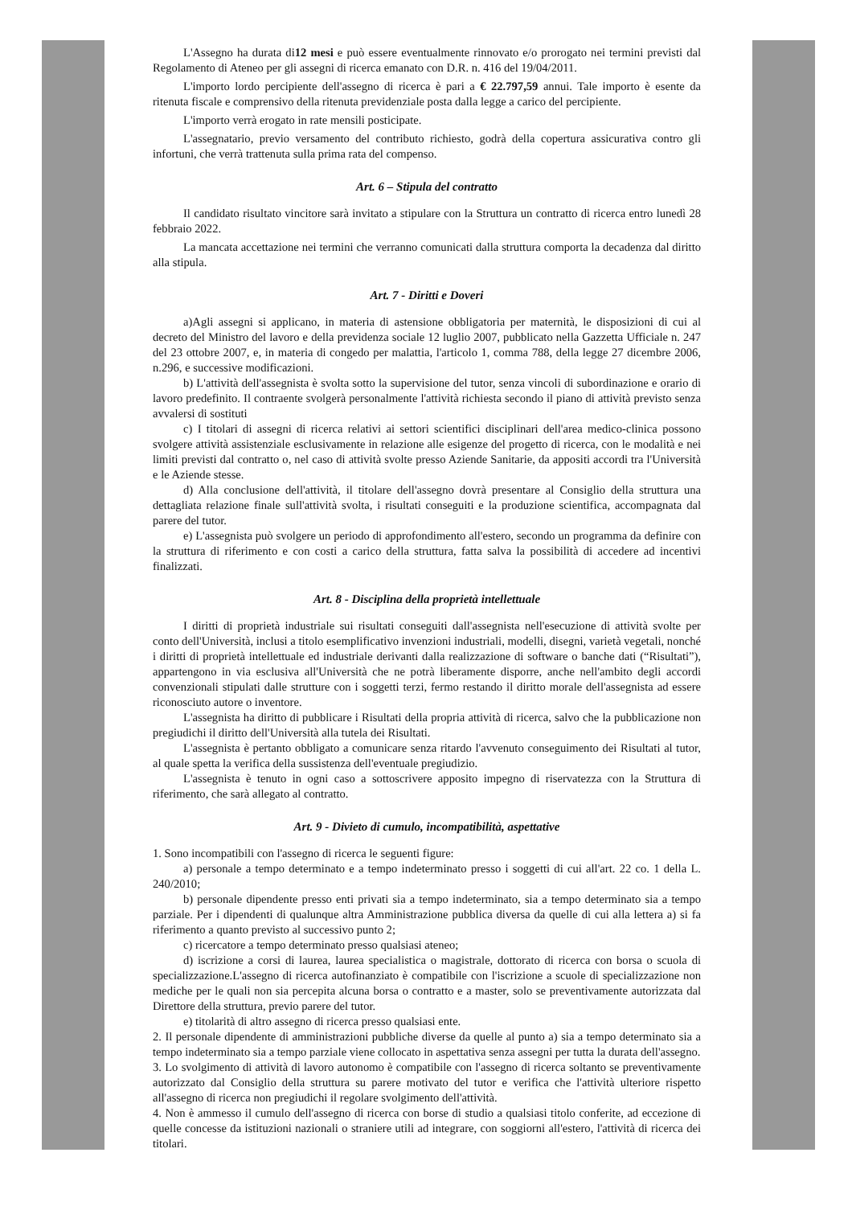L'Assegno ha durata di12 mesi e può essere eventualmente rinnovato e/o prorogato nei termini previsti dal Regolamento di Ateneo per gli assegni di ricerca emanato con D.R. n. 416 del 19/04/2011.
L'importo lordo percipiente dell'assegno di ricerca è pari a € 22.797,59 annui. Tale importo è esente da ritenuta fiscale e comprensivo della ritenuta previdenziale posta dalla legge a carico del percipiente.
L'importo verrà erogato in rate mensili posticipate.
L'assegnatario, previo versamento del contributo richiesto, godrà della copertura assicurativa contro gli infortuni, che verrà trattenuta sulla prima rata del compenso.
Art. 6 – Stipula del contratto
Il candidato risultato vincitore sarà invitato a stipulare con la Struttura un contratto di ricerca entro lunedì 28 febbraio 2022.
La mancata accettazione nei termini che verranno comunicati dalla struttura comporta la decadenza dal diritto alla stipula.
Art. 7 - Diritti e Doveri
a)Agli assegni si applicano, in materia di astensione obbligatoria per maternità, le disposizioni di cui al decreto del Ministro del lavoro e della previdenza sociale 12 luglio 2007, pubblicato nella Gazzetta Ufficiale n. 247 del 23 ottobre 2007, e, in materia di congedo per malattia, l'articolo 1, comma 788, della legge 27 dicembre 2006, n.296, e successive modificazioni.
b) L'attività dell'assegnista è svolta sotto la supervisione del tutor, senza vincoli di subordinazione e orario di lavoro predefinito. Il contraente svolgerà personalmente l'attività richiesta secondo il piano di attività previsto senza avvalersi di sostituti
c) I titolari di assegni di ricerca relativi ai settori scientifici disciplinari dell'area medico-clinica possono svolgere attività assistenziale esclusivamente in relazione alle esigenze del progetto di ricerca, con le modalità e nei limiti previsti dal contratto o, nel caso di attività svolte presso Aziende Sanitarie, da appositi accordi tra l'Università e le Aziende stesse.
d) Alla conclusione dell'attività, il titolare dell'assegno dovrà presentare al Consiglio della struttura una dettagliata relazione finale sull'attività svolta, i risultati conseguiti e la produzione scientifica, accompagnata dal parere del tutor.
e) L'assegnista può svolgere un periodo di approfondimento all'estero, secondo un programma da definire con la struttura di riferimento e con costi a carico della struttura, fatta salva la possibilità di accedere ad incentivi finalizzati.
Art. 8 - Disciplina della proprietà intellettuale
I diritti di proprietà industriale sui risultati conseguiti dall'assegnista nell'esecuzione di attività svolte per conto dell'Università, inclusi a titolo esemplificativo invenzioni industriali, modelli, disegni, varietà vegetali, nonché i diritti di proprietà intellettuale ed industriale derivanti dalla realizzazione di software o banche dati (“Risultati”), appartengono in via esclusiva all'Università che ne potrà liberamente disporre, anche nell'ambito degli accordi convenzionali stipulati dalle strutture con i soggetti terzi, fermo restando il diritto morale dell'assegnista ad essere riconosciuto autore o inventore.
L'assegnista ha diritto di pubblicare i Risultati della propria attività di ricerca, salvo che la pubblicazione non pregiudichi il diritto dell'Università alla tutela dei Risultati.
L'assegnista è pertanto obbligato a comunicare senza ritardo l'avvenuto conseguimento dei Risultati al tutor, al quale spetta la verifica della sussistenza dell'eventuale pregiudizio.
L'assegnista è tenuto in ogni caso a sottoscrivere apposito impegno di riservatezza con la Struttura di riferimento, che sarà allegato al contratto.
Art. 9 - Divieto di cumulo, incompatibilità, aspettative
1. Sono incompatibili con l'assegno di ricerca le seguenti figure:
a) personale a tempo determinato e a tempo indeterminato presso i soggetti di cui all'art. 22 co. 1 della L. 240/2010;
b) personale dipendente presso enti privati sia a tempo indeterminato, sia a tempo determinato sia a tempo parziale. Per i dipendenti di qualunque altra Amministrazione pubblica diversa da quelle di cui alla lettera a) si fa riferimento a quanto previsto al successivo punto 2;
c) ricercatore a tempo determinato presso qualsiasi ateneo;
d) iscrizione a corsi di laurea, laurea specialistica o magistrale, dottorato di ricerca con borsa o scuola di specializzazione.L'assegno di ricerca autofinanziato è compatibile con l'iscrizione a scuole di specializzazione non mediche per le quali non sia percepita alcuna borsa o contratto e a master, solo se preventivamente autorizzata dal Direttore della struttura, previo parere del tutor.
e) titolarità di altro assegno di ricerca presso qualsiasi ente.
2. Il personale dipendente di amministrazioni pubbliche diverse da quelle al punto a) sia a tempo determinato sia a tempo indeterminato sia a tempo parziale viene collocato in aspettativa senza assegni per tutta la durata dell'assegno.
3. Lo svolgimento di attività di lavoro autonomo è compatibile con l'assegno di ricerca soltanto se preventivamente autorizzato dal Consiglio della struttura su parere motivato del tutor e verifica che l'attività ulteriore rispetto all'assegno di ricerca non pregiudichi il regolare svolgimento dell'attività.
4. Non è ammesso il cumulo dell'assegno di ricerca con borse di studio a qualsiasi titolo conferite, ad eccezione di quelle concesse da istituzioni nazionali o straniere utili ad integrare, con soggiorni all'estero, l'attività di ricerca dei titolari.